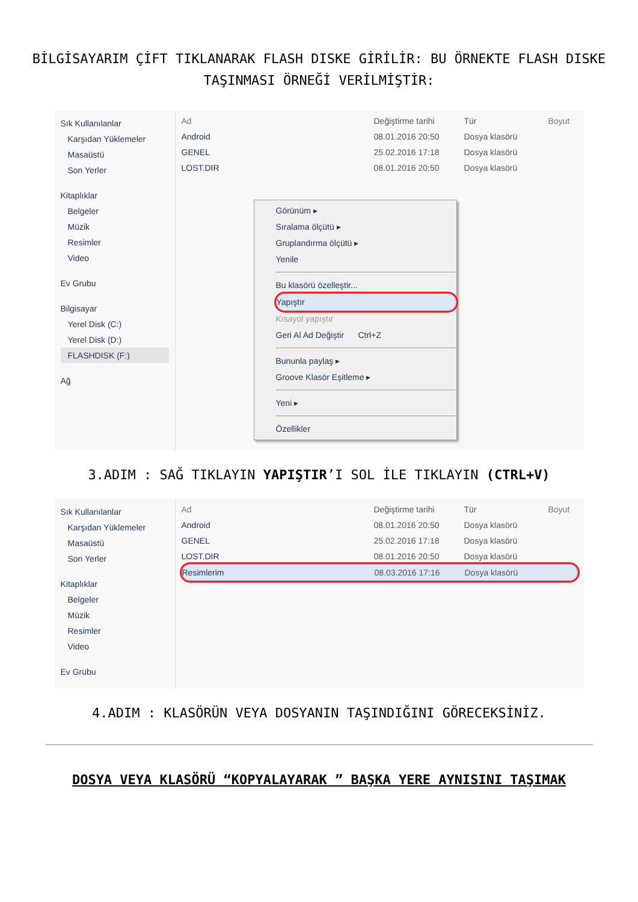BİLGİSAYARIM ÇİFT TIKLANARAK FLASH DISKE GİRİLİR: BU ÖRNEKTE FLASH DISKE TAŞINMASI ÖRNEĞİ VERİLMİŞTİR:
Sık Kullanılanlar
Karşıdan Yüklemeler
Masaüstü
Son Yerler
Kitaplıklar
Belgeler
Müzik
Resimler
Video
Ev Grubu
Bilgisayar
Yerel Disk (C:)
Yerel Disk (D:)
FLASHDISK (F:)
Ağ
Ad Değiştirme tarihi Tür Boyut
Android 08.01.2016 20:50 Dosya klasörü
GENEL 25.02.2016 17:18 Dosya klasörü
LOST.DIR 08.01.2016 20:50 Dosya klasörü
Görünüm ▸
Sıralama ölçütü ▸
Gruplandırma ölçütü ▸
Yenile
Bu klasörü özelleştir...
Yapıştır
Kısayol yapıştır
Geri Al Ad Değiştir Ctrl+Z
Bununla paylaş ▸
Groove Klasör Eşitleme ▸
Yeni ▸
Özellikler
3.ADIM : SAĞ TIKLAYIN YAPIŞTIR’I SOL İLE TIKLAYIN (CTRL+V)
Sık Kullanılanlar
Karşıdan Yüklemeler
Masaüstü
Son Yerler
Kitaplıklar
Belgeler
Müzik
Resimler
Video
Ev Grubu
Ad Değiştirme tarihi Tür Boyut
Android 08.01.2016 20:50 Dosya klasörü
GENEL 25.02.2016 17:18 Dosya klasörü
LOST.DIR 08.01.2016 20:50 Dosya klasörü
Resimlerim 08.03.2016 17:16 Dosya klasörü
4.ADIM : KLASÖRÜN VEYA DOSYANIN TAŞINDIĞINI GÖRECEKSİNİZ.
DOSYA VEYA KLASÖRÜ “KOPYALAYARAK ” BAŞKA YERE AYNISINI TAŞIMAK